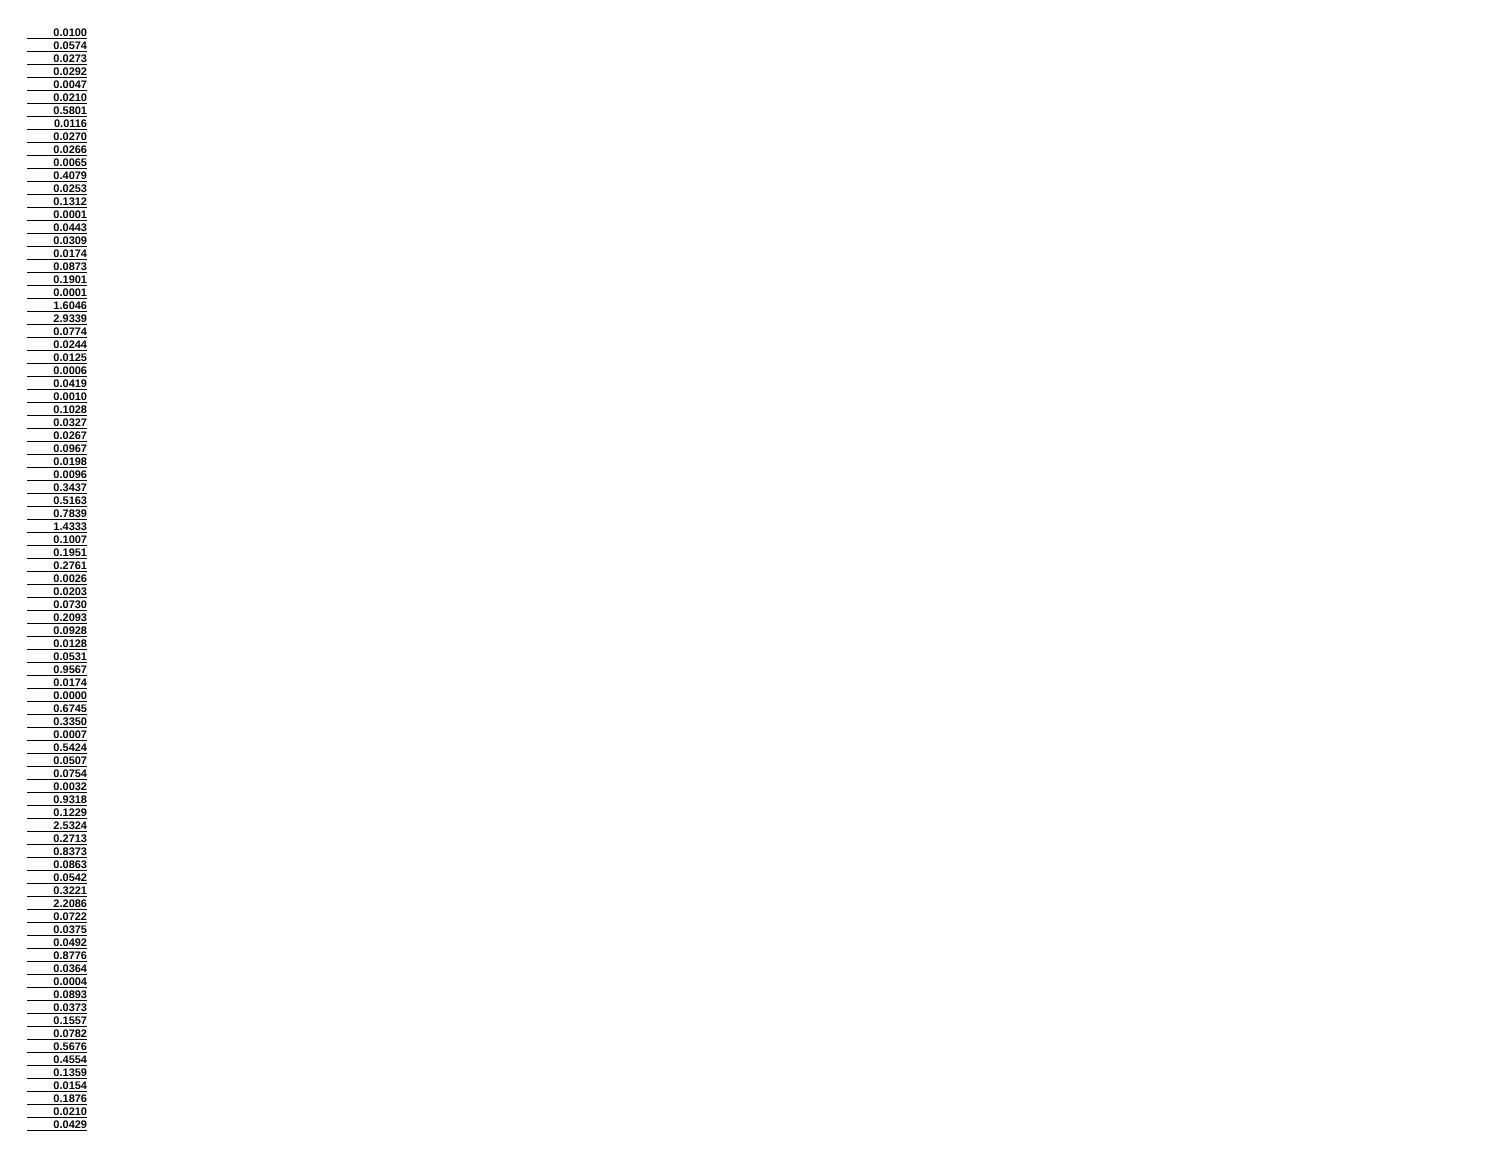| 0.0100 |
| 0.0574 |
| 0.0273 |
| 0.0292 |
| 0.0047 |
| 0.0210 |
| 0.5801 |
| 0.0116 |
| 0.0270 |
| 0.0266 |
| 0.0065 |
| 0.4079 |
| 0.0253 |
| 0.1312 |
| 0.0001 |
| 0.0443 |
| 0.0309 |
| 0.0174 |
| 0.0873 |
| 0.1901 |
| 0.0001 |
| 1.6046 |
| 2.9339 |
| 0.0774 |
| 0.0244 |
| 0.0125 |
| 0.0006 |
| 0.0419 |
| 0.0010 |
| 0.1028 |
| 0.0327 |
| 0.0267 |
| 0.0967 |
| 0.0198 |
| 0.0096 |
| 0.3437 |
| 0.5163 |
| 0.7839 |
| 1.4333 |
| 0.1007 |
| 0.1951 |
| 0.2761 |
| 0.0026 |
| 0.0203 |
| 0.0730 |
| 0.2093 |
| 0.0928 |
| 0.0128 |
| 0.0531 |
| 0.9567 |
| 0.0174 |
| 0.0000 |
| 0.6745 |
| 0.3350 |
| 0.0007 |
| 0.5424 |
| 0.0507 |
| 0.0754 |
| 0.0032 |
| 0.9318 |
| 0.1229 |
| 2.5324 |
| 0.2713 |
| 0.8373 |
| 0.0863 |
| 0.0542 |
| 0.3221 |
| 2.2086 |
| 0.0722 |
| 0.0375 |
| 0.0492 |
| 0.8776 |
| 0.0364 |
| 0.0004 |
| 0.0893 |
| 0.0373 |
| 0.1557 |
| 0.0782 |
| 0.5676 |
| 0.4554 |
| 0.1359 |
| 0.0154 |
| 0.1876 |
| 0.0210 |
| 0.0429 |